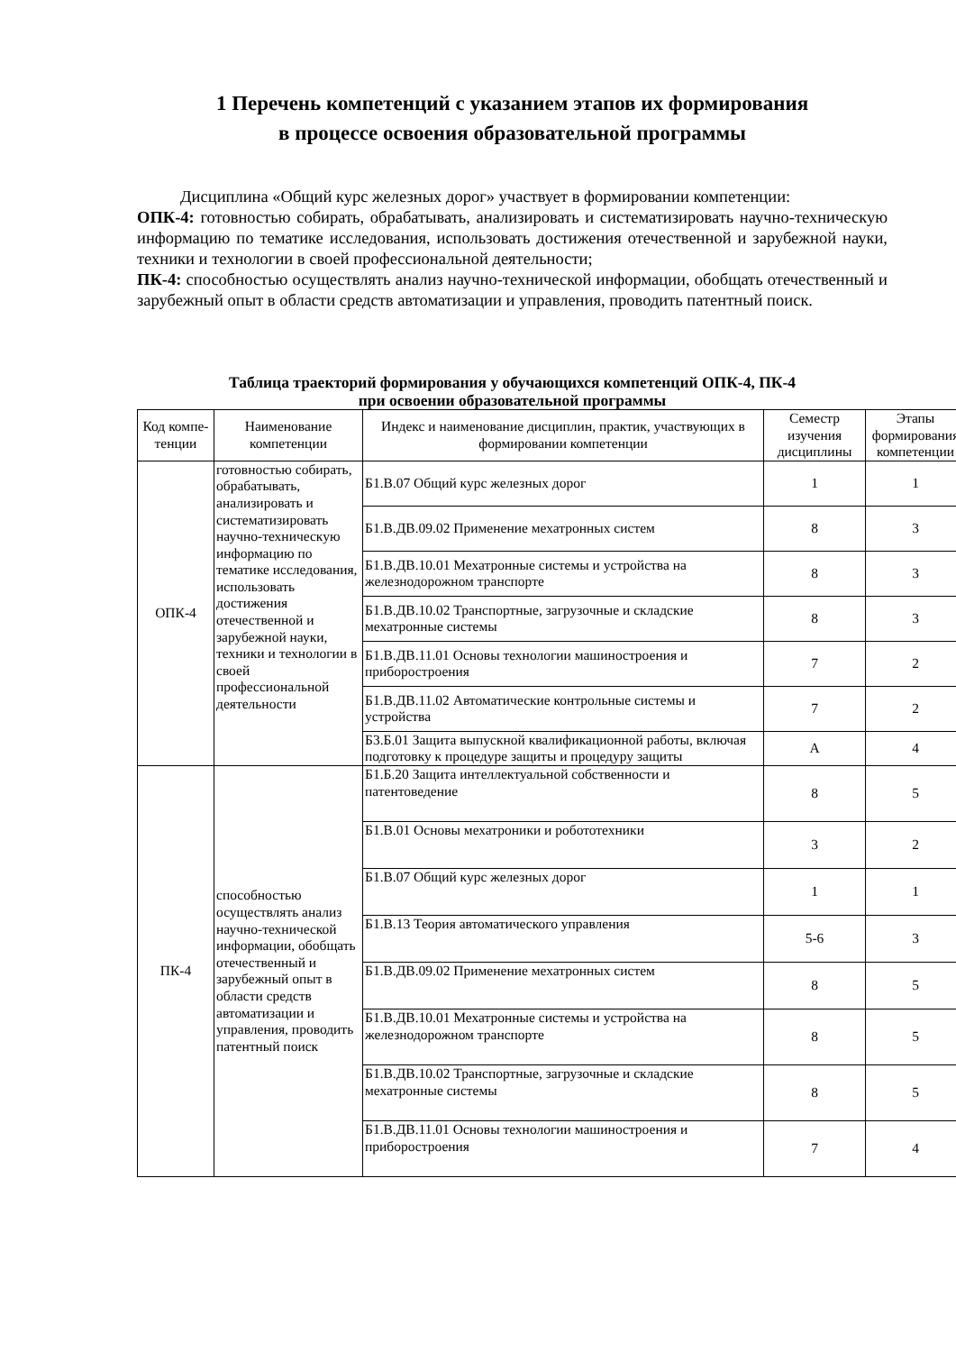1 Перечень компетенций с указанием этапов их формирования
в процессе освоения образовательной программы
Дисциплина «Общий курс железных дорог» участвует в формировании компетенции:
ОПК-4: готовностью собирать, обрабатывать, анализировать и систематизировать научно-техническую информацию по тематике исследования, использовать достижения отечественной и зарубежной науки, техники и технологии в своей профессиональной деятельности;
ПК-4: способностью осуществлять анализ научно-технической информации, обобщать отечественный и зарубежный опыт в области средств автоматизации и управления, проводить патентный поиск.
Таблица траекторий формирования у обучающихся компетенций ОПК-4, ПК-4
при освоении образовательной программы
| Код компе-тенции | Наименование компетенции | Индекс и наименование дисциплин, практик, участвующих в формировании компетенции | Семестр изучения дисциплины | Этапы формирования компетенции |
| --- | --- | --- | --- | --- |
| ОПК-4 | готовностью собирать, обрабатывать, анализировать и систематизировать научно-техническую информацию по тематике исследования, использовать достижения отечественной и зарубежной науки, техники и технологии в своей профессиональной деятельности | Б1.В.07 Общий курс железных дорог | 1 | 1 |
| | | Б1.В.ДВ.09.02 Применение мехатронных систем | 8 | 3 |
| | | Б1.В.ДВ.10.01 Мехатронные системы и устройства на железнодорожном транспорте | 8 | 3 |
| | | Б1.В.ДВ.10.02 Транспортные, загрузочные и складские мехатронные системы | 8 | 3 |
| | | Б1.В.ДВ.11.01 Основы технологии машиностроения и приборостроения | 7 | 2 |
| | | Б1.В.ДВ.11.02 Автоматические контрольные системы и устройства | 7 | 2 |
| | | Б3.Б.01 Защита выпускной квалификационной работы, включая подготовку к процедуре защиты и процедуру защиты | А | 4 |
| ПК-4 | способностью осуществлять анализ научно-технической информации, обобщать отечественный и зарубежный опыт в области средств автоматизации и управления, проводить патентный поиск | Б1.Б.20 Защита интеллектуальной собственности и патентоведение | 8 | 5 |
| | | Б1.В.01 Основы мехатроники и робототехники | 3 | 2 |
| | | Б1.В.07 Общий курс железных дорог | 1 | 1 |
| | | Б1.В.13 Теория автоматического управления | 5-6 | 3 |
| | | Б1.В.ДВ.09.02 Применение мехатронных систем | 8 | 5 |
| | | Б1.В.ДВ.10.01 Мехатронные системы и устройства на железнодорожном транспорте | 8 | 5 |
| | | Б1.В.ДВ.10.02 Транспортные, загрузочные и складские мехатронные системы | 8 | 5 |
| | | Б1.В.ДВ.11.01 Основы технологии машиностроения и приборостроения | 7 | 4 |